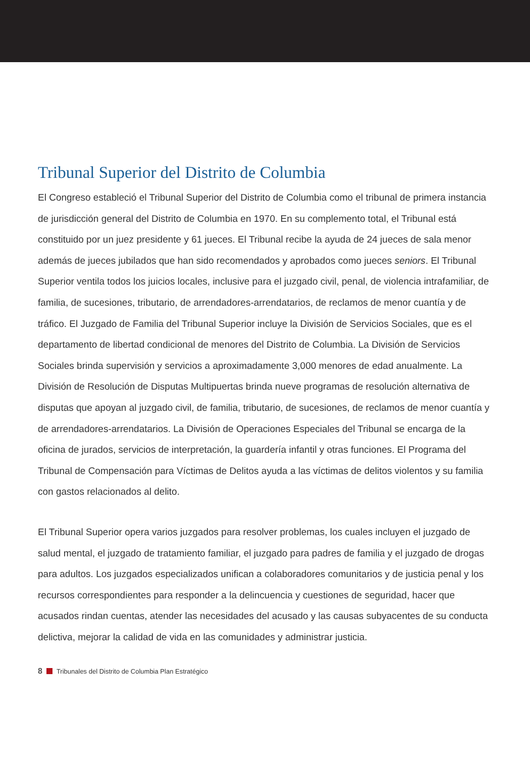Tribunal Superior del Distrito de Columbia
El Congreso estableció el Tribunal Superior del Distrito de Columbia como el tribunal de primera instancia de jurisdicción general del Distrito de Columbia en 1970. En su complemento total, el Tribunal está constituido por un juez presidente y 61 jueces. El Tribunal recibe la ayuda de 24 jueces de sala menor además de jueces jubilados que han sido recomendados y aprobados como jueces seniors. El Tribunal Superior ventila todos los juicios locales, inclusive para el juzgado civil, penal, de violencia intrafamiliar, de familia, de sucesiones, tributario, de arrendadores-arrendatarios, de reclamos de menor cuantía y de tráfico. El Juzgado de Familia del Tribunal Superior incluye la División de Servicios Sociales, que es el departamento de libertad condicional de menores del Distrito de Columbia. La División de Servicios Sociales brinda supervisión y servicios a aproximadamente 3,000 menores de edad anualmente. La División de Resolución de Disputas Multipuertas brinda nueve programas de resolución alternativa de disputas que apoyan al juzgado civil, de familia, tributario, de sucesiones, de reclamos de menor cuantía y de arrendadores-arrendatarios. La División de Operaciones Especiales del Tribunal se encarga de la oficina de jurados, servicios de interpretación, la guardería infantil y otras funciones. El Programa del Tribunal de Compensación para Víctimas de Delitos ayuda a las víctimas de delitos violentos y su familia con gastos relacionados al delito.
El Tribunal Superior opera varios juzgados para resolver problemas, los cuales incluyen el juzgado de salud mental, el juzgado de tratamiento familiar, el juzgado para padres de familia y el juzgado de drogas para adultos. Los juzgados especializados unifican a colaboradores comunitarios y de justicia penal y los recursos correspondientes para responder a la delincuencia y cuestiones de seguridad, hacer que acusados rindan cuentas, atender las necesidades del acusado y las causas subyacentes de su conducta delictiva, mejorar la calidad de vida en las comunidades y administrar justicia.
8 Tribunales del Distrito de Columbia Plan Estratégico